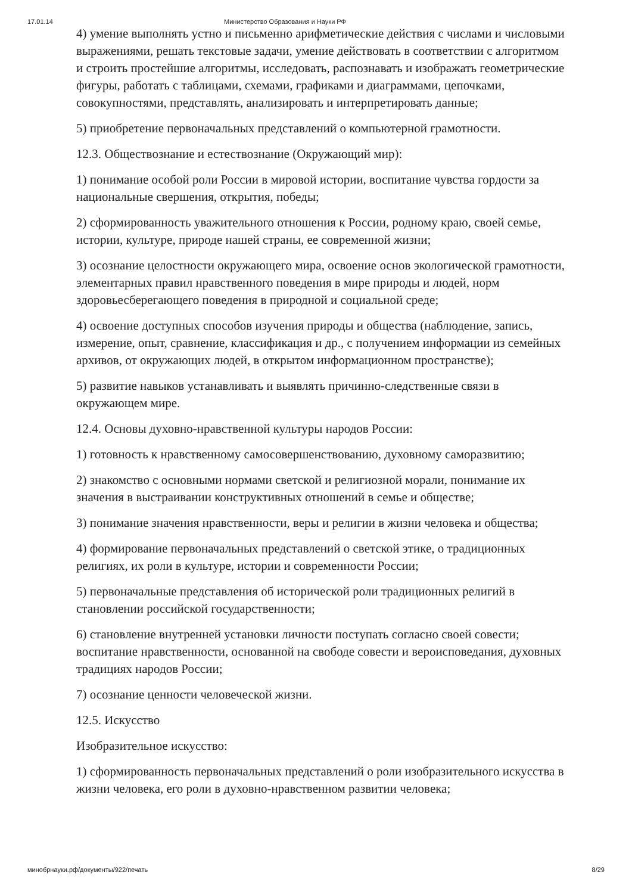17.01.14 Министерство Образования и Науки РФ
4) умение выполнять устно и письменно арифметические действия с числами и числовыми выражениями, решать текстовые задачи, умение действовать в соответствии с алгоритмом и строить простейшие алгоритмы, исследовать, распознавать и изображать геометрические фигуры, работать с таблицами, схемами, графиками и диаграммами, цепочками, совокупностями, представлять, анализировать и интерпретировать данные;
5) приобретение первоначальных представлений о компьютерной грамотности.
12.3. Обществознание и естествознание (Окружающий мир):
1) понимание особой роли России в мировой истории, воспитание чувства гордости за национальные свершения, открытия, победы;
2) сформированность уважительного отношения к России, родному краю, своей семье, истории, культуре, природе нашей страны, ее современной жизни;
3) осознание целостности окружающего мира, освоение основ экологической грамотности, элементарных правил нравственного поведения в мире природы и людей, норм здоровьесберегающего поведения в природной и социальной среде;
4) освоение доступных способов изучения природы и общества (наблюдение, запись, измерение, опыт, сравнение, классификация и др., с получением информации из семейных архивов, от окружающих людей, в открытом информационном пространстве);
5) развитие навыков устанавливать и выявлять причинно-следственные связи в окружающем мире.
12.4. Основы духовно-нравственной культуры народов России:
1) готовность к нравственному самосовершенствованию, духовному саморазвитию;
2) знакомство с основными нормами светской и религиозной морали, понимание их значения в выстраивании конструктивных отношений в семье и обществе;
3) понимание значения нравственности, веры и религии в жизни человека и общества;
4) формирование первоначальных представлений о светской этике, о традиционных религиях, их роли в культуре, истории и современности России;
5) первоначальные представления об исторической роли традиционных религий в становлении российской государственности;
6) становление внутренней установки личности поступать согласно своей совести; воспитание нравственности, основанной на свободе совести и вероисповедания, духовных традициях народов России;
7) осознание ценности человеческой жизни.
12.5. Искусство
Изобразительное искусство:
1) сформированность первоначальных представлений о роли изобразительного искусства в жизни человека, его роли в духовно-нравственном развитии человека;
минобрнауки.рф/документы/922/печать 8/29